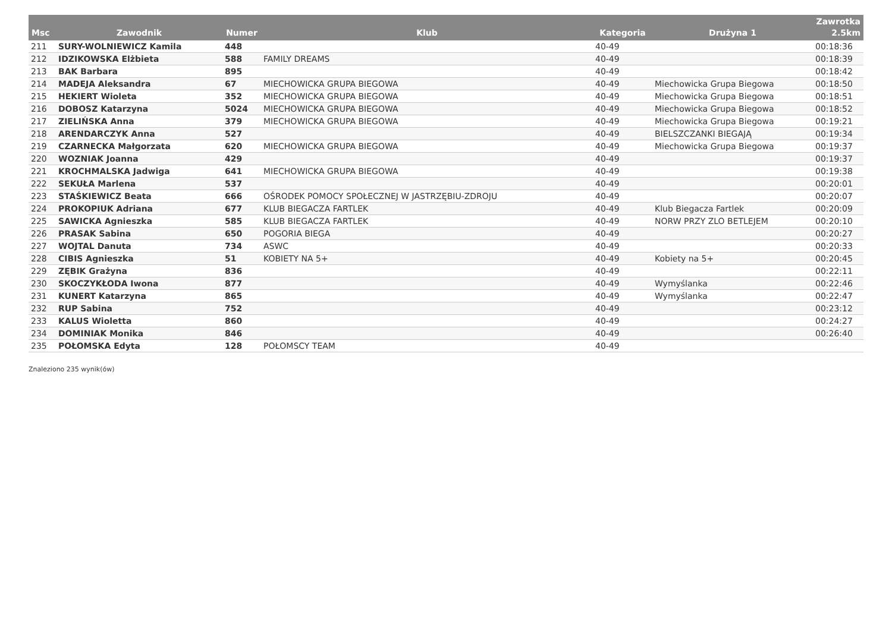| Msc | Zawodnik | Numer | Klub | Kategoria | Drużyna 1 | Zawrotka 2.5km |
| --- | --- | --- | --- | --- | --- | --- |
| 211 | SURY-WOLNIEWICZ Kamila | 448 | | 40-49 | | 00:18:36 |
| 212 | IDZIKOWSKA Elżbieta | 588 | FAMILY DREAMS | 40-49 | | 00:18:39 |
| 213 | BAK Barbara | 895 | | 40-49 | | 00:18:42 |
| 214 | MADEJA Aleksandra | 67 | MIECHOWICKA GRUPA BIEGOWA | 40-49 | Miechowicka Grupa Biegowa | 00:18:50 |
| 215 | HEKIERT Wioleta | 352 | MIECHOWICKA GRUPA BIEGOWA | 40-49 | Miechowicka Grupa Biegowa | 00:18:51 |
| 216 | DOBOSZ Katarzyna | 5024 | MIECHOWICKA GRUPA BIEGOWA | 40-49 | Miechowicka Grupa Biegowa | 00:18:52 |
| 217 | ZIELIŃSKA Anna | 379 | MIECHOWICKA GRUPA BIEGOWA | 40-49 | Miechowicka Grupa Biegowa | 00:19:21 |
| 218 | ARENDARCZYK Anna | 527 | | 40-49 | BIELSZCZANKI BIEGAJĄ | 00:19:34 |
| 219 | CZARNECKA Małgorzata | 620 | MIECHOWICKA GRUPA BIEGOWA | 40-49 | Miechowicka Grupa Biegowa | 00:19:37 |
| 220 | WOZNIAK Joanna | 429 | | 40-49 | | 00:19:37 |
| 221 | KROCHMALSKA Jadwiga | 641 | MIECHOWICKA GRUPA BIEGOWA | 40-49 | | 00:19:38 |
| 222 | SEKUŁA Marlena | 537 | | 40-49 | | 00:20:01 |
| 223 | STAŚKIEWICZ Beata | 666 | OŚRODEK POMOCY SPOŁECZNEJ W JASTRZĘBIU-ZDROJU | 40-49 | | 00:20:07 |
| 224 | PROKOPIUK Adriana | 677 | KLUB BIEGACZA FARTLEK | 40-49 | Klub Biegacza Fartlek | 00:20:09 |
| 225 | SAWICKA Agnieszka | 585 | KLUB BIEGACZA FARTLEK | 40-49 | NORW PRZY ZLO BETLEJEM | 00:20:10 |
| 226 | PRASAK Sabina | 650 | POGORIA BIEGA | 40-49 | | 00:20:27 |
| 227 | WOJTAL Danuta | 734 | ASWC | 40-49 | | 00:20:33 |
| 228 | CIBIS Agnieszka | 51 | KOBIETY NA 5+ | 40-49 | Kobiety na 5+ | 00:20:45 |
| 229 | ZĘBIK Grażyna | 836 | | 40-49 | | 00:22:11 |
| 230 | SKOCZYKŁODA Iwona | 877 | | 40-49 | Wymyślanka | 00:22:46 |
| 231 | KUNERT Katarzyna | 865 | | 40-49 | Wymyślanka | 00:22:47 |
| 232 | RUP Sabina | 752 | | 40-49 | | 00:23:12 |
| 233 | KALUS Wioletta | 860 | | 40-49 | | 00:24:27 |
| 234 | DOMINIAK Monika | 846 | | 40-49 | | 00:26:40 |
| 235 | POŁOMSKA Edyta | 128 | POŁOMSCY TEAM | 40-49 | | |
Znaleziono 235 wynik(ów)